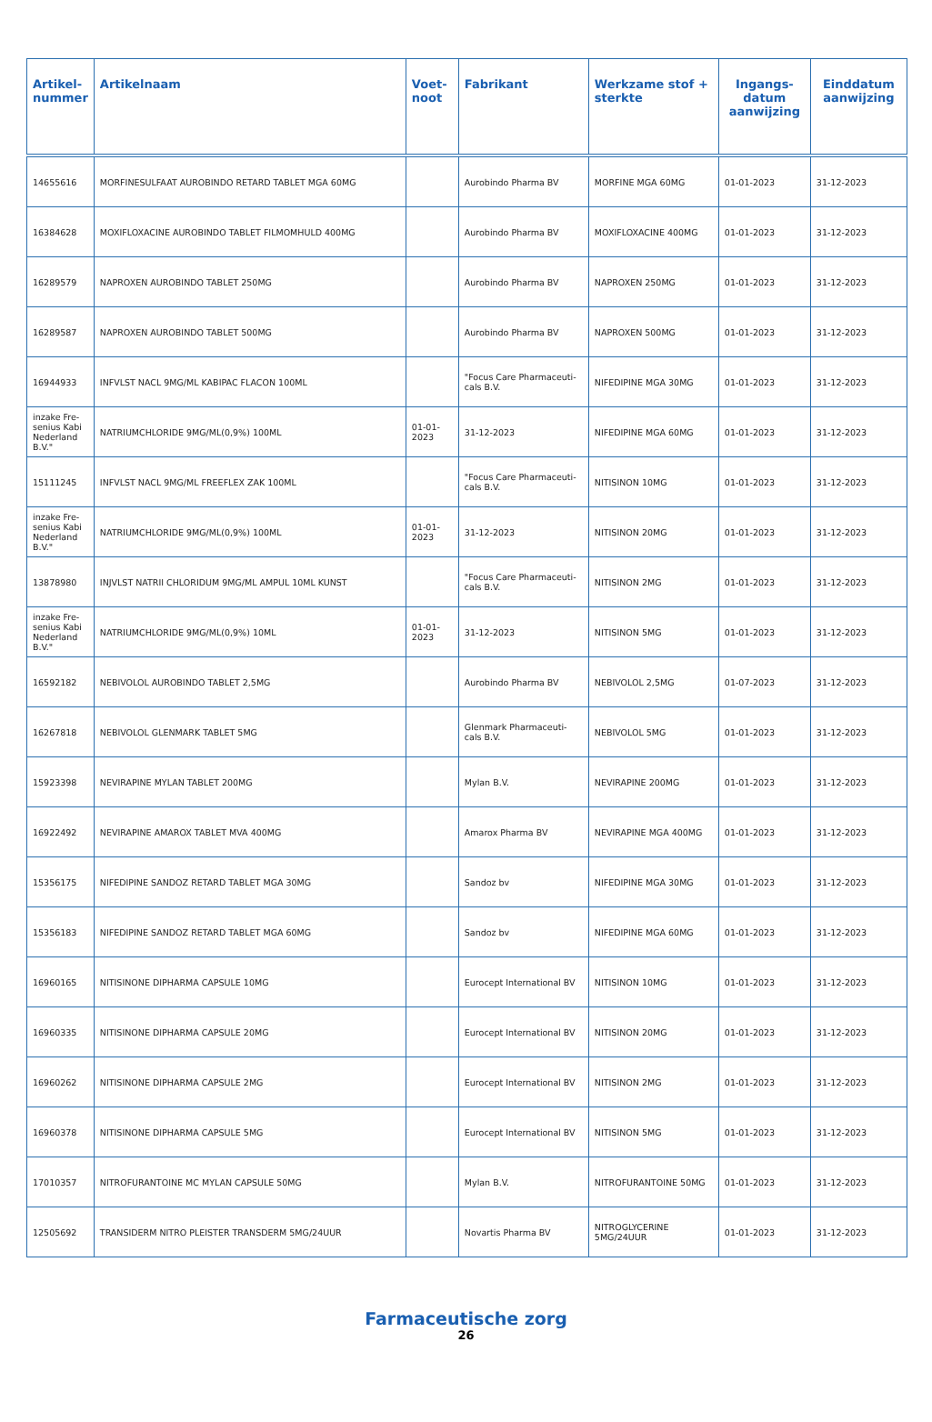| Artikel- nummer | Artikelnaam | Voet- noot | Fabrikant | Werkzame stof + sterkte | Ingangs- datum aanwijzing | Einddatum aanwijzing |
| --- | --- | --- | --- | --- | --- | --- |
| 14655616 | MORFINESULFAAT AUROBINDO RETARD TABLET MGA 60MG | | Aurobindo Pharma BV | MORFINE MGA 60MG | 01-01-2023 | 31-12-2023 |
| 16384628 | MOXIFLOXACINE AUROBINDO TABLET FILMOMHULD 400MG | | Aurobindo Pharma BV | MOXIFLOXACINE 400MG | 01-01-2023 | 31-12-2023 |
| 16289579 | NAPROXEN AUROBINDO TABLET 250MG | | Aurobindo Pharma BV | NAPROXEN 250MG | 01-01-2023 | 31-12-2023 |
| 16289587 | NAPROXEN AUROBINDO TABLET 500MG | | Aurobindo Pharma BV | NAPROXEN 500MG | 01-01-2023 | 31-12-2023 |
| 16944933 | INFVLST NACL 9MG/ML KABIPAC FLACON 100ML | | "Focus Care Pharmaceuti-cals B.V. | NIFEDIPINE MGA 30MG | 01-01-2023 | 31-12-2023 |
| inzake Fre-senius Kabi Nederland B.V." | NATRIUMCHLORIDE 9MG/ML(0,9%) 100ML | 01-01-2023 | 31-12-2023 | NIFEDIPINE MGA 60MG | 01-01-2023 | 31-12-2023 |
| 15111245 | INFVLST NACL 9MG/ML FREEFLEX ZAK 100ML | | "Focus Care Pharmaceuti-cals B.V. | NITISINON 10MG | 01-01-2023 | 31-12-2023 |
| inzake Fre-senius Kabi Nederland B.V." | NATRIUMCHLORIDE 9MG/ML(0,9%) 100ML | 01-01-2023 | 31-12-2023 | NITISINON 20MG | 01-01-2023 | 31-12-2023 |
| 13878980 | INJVLST NATRII CHLORIDUM 9MG/ML AMPUL 10ML KUNST | | "Focus Care Pharmaceuti-cals B.V. | NITISINON 2MG | 01-01-2023 | 31-12-2023 |
| inzake Fre-senius Kabi Nederland B.V." | NATRIUMCHLORIDE 9MG/ML(0,9%) 10ML | 01-01-2023 | 31-12-2023 | NITISINON 5MG | 01-01-2023 | 31-12-2023 |
| 16592182 | NEBIVOLOL AUROBINDO TABLET 2,5MG | | Aurobindo Pharma BV | NEBIVOLOL 2,5MG | 01-07-2023 | 31-12-2023 |
| 16267818 | NEBIVOLOL GLENMARK TABLET 5MG | | Glenmark Pharmaceuti-cals B.V. | NEBIVOLOL 5MG | 01-01-2023 | 31-12-2023 |
| 15923398 | NEVIRAPINE MYLAN TABLET 200MG | | Mylan B.V. | NEVIRAPINE 200MG | 01-01-2023 | 31-12-2023 |
| 16922492 | NEVIRAPINE AMAROX TABLET MVA 400MG | | Amarox Pharma BV | NEVIRAPINE MGA 400MG | 01-01-2023 | 31-12-2023 |
| 15356175 | NIFEDIPINE SANDOZ RETARD TABLET MGA 30MG | | Sandoz bv | NIFEDIPINE MGA 30MG | 01-01-2023 | 31-12-2023 |
| 15356183 | NIFEDIPINE SANDOZ RETARD TABLET MGA 60MG | | Sandoz bv | NIFEDIPINE MGA 60MG | 01-01-2023 | 31-12-2023 |
| 16960165 | NITISINONE DIPHARMA CAPSULE 10MG | | Eurocept International BV | NITISINON 10MG | 01-01-2023 | 31-12-2023 |
| 16960335 | NITISINONE DIPHARMA CAPSULE 20MG | | Eurocept International BV | NITISINON 20MG | 01-01-2023 | 31-12-2023 |
| 16960262 | NITISINONE DIPHARMA CAPSULE 2MG | | Eurocept International BV | NITISINON 2MG | 01-01-2023 | 31-12-2023 |
| 16960378 | NITISINONE DIPHARMA CAPSULE 5MG | | Eurocept International BV | NITISINON 5MG | 01-01-2023 | 31-12-2023 |
| 17010357 | NITROFURANTOINE MC MYLAN CAPSULE 50MG | | Mylan B.V. | NITROFURANTOINE 50MG | 01-01-2023 | 31-12-2023 |
| 12505692 | TRANSIDERM NITRO PLEISTER TRANSDERM 5MG/24UUR | | Novartis Pharma BV | NITROGLYCERINE 5MG/24UUR | 01-01-2023 | 31-12-2023 |
Farmaceutische zorg
26